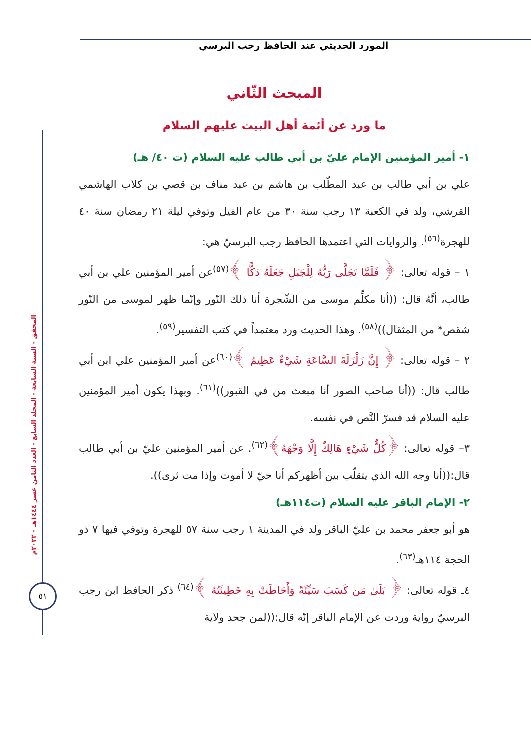المورد الحديثي عند الحافظ رجب البرسي
المحقق - السنة السابعة - المجلد السابع - العدد الثامن عشر ١٤٤٤هـ - ٢٠٢٢م
٥١
المبحث الثّاني
ما ورد عن أئمة أهل البيت عليهم السلام
١- أمير المؤمنين الإمام عليّ بن أبي طالب عليه السلام (ت ٤٠/ هـ)
علي بن أبي طالب بن عبد المطّلب بن هاشم بن عبد مناف بن قصي بن كلاب الهاشمي القرشي، ولد في الكعبة ١٣ رجب سنة ٣٠ من عام الفيل وتوفي ليلة ٢١ رمضان سنة ٤٠ للهجرة<sup>(٥٦)</sup>. والروايات التي اعتمدها الحافظ رجب البرسيّ هي:
١ – قوله تعالى: ﴿ فَلَمَّا تَجَلَّى رَبُّهُ لِلْجَبَلِ جَعَلَهُ دَكًّا ﴾<sup>(٥٧)</sup>عن أمير المؤمنين علي بن أبي طالب، أنَّهُ قال: ((أنا مكلِّم موسى من الشّجرة أنا ذلك النّور وإنّما ظهر لموسى من النّور شقص* من المثقال))<sup>(٥٨)</sup>. وهذا الحديث ورد معتمداً في كتب التفسير<sup>(٥٩)</sup>.
٢ – قوله تعالى: ﴿ إِنَّ زَلْزَلَةَ السَّاعَةِ شَيْءٌ عَظِيمٌ ﴾<sup>(٦٠)</sup>عن أمير المؤمنين علي ابن أبي طالب قال: ((أنا صاحب الصور أنا مبعث من في القبور))<sup>(٦١)</sup>. وبهذا يكون أمير المؤمنين عليه السلام قد فسرّ النَّص في نفسه.
٣– قوله تعالى: ﴿كُلُّ شَيْءٍ هَالِكٌ إِلَّا وَجْهَهُ﴾<sup>(٦٢)</sup>. عن أمير المؤمنين عليّ بن أبي طالب قال:((أنا وجه الله الذي يتقلّب بين أظهركم أنا حيّ لا أموت وإذا مت ثرى)).
٢- الإمام الباقر عليه السلام (ت١١٤هـ)
هو أبو جعفر محمد بن عليّ الباقر ولد في المدينة ١ رجب سنة ٥٧ للهجرة وتوفي فيها ٧ ذو الحجة ١١٤هـ<sup>(٦٣)</sup>.
٤ـ قوله تعالى: ﴿ بَلَىٰ مَن كَسَبَ سَيِّئَةً وَأَحَاطَتْ بِهِ خَطِيئَتُهُ ﴾<sup>(٦٤)</sup> ذكر الحافظ ابن رجب البرسيّ رواية وردت عن الإمام الباقر إنّه قال:((لمن جحد ولاية